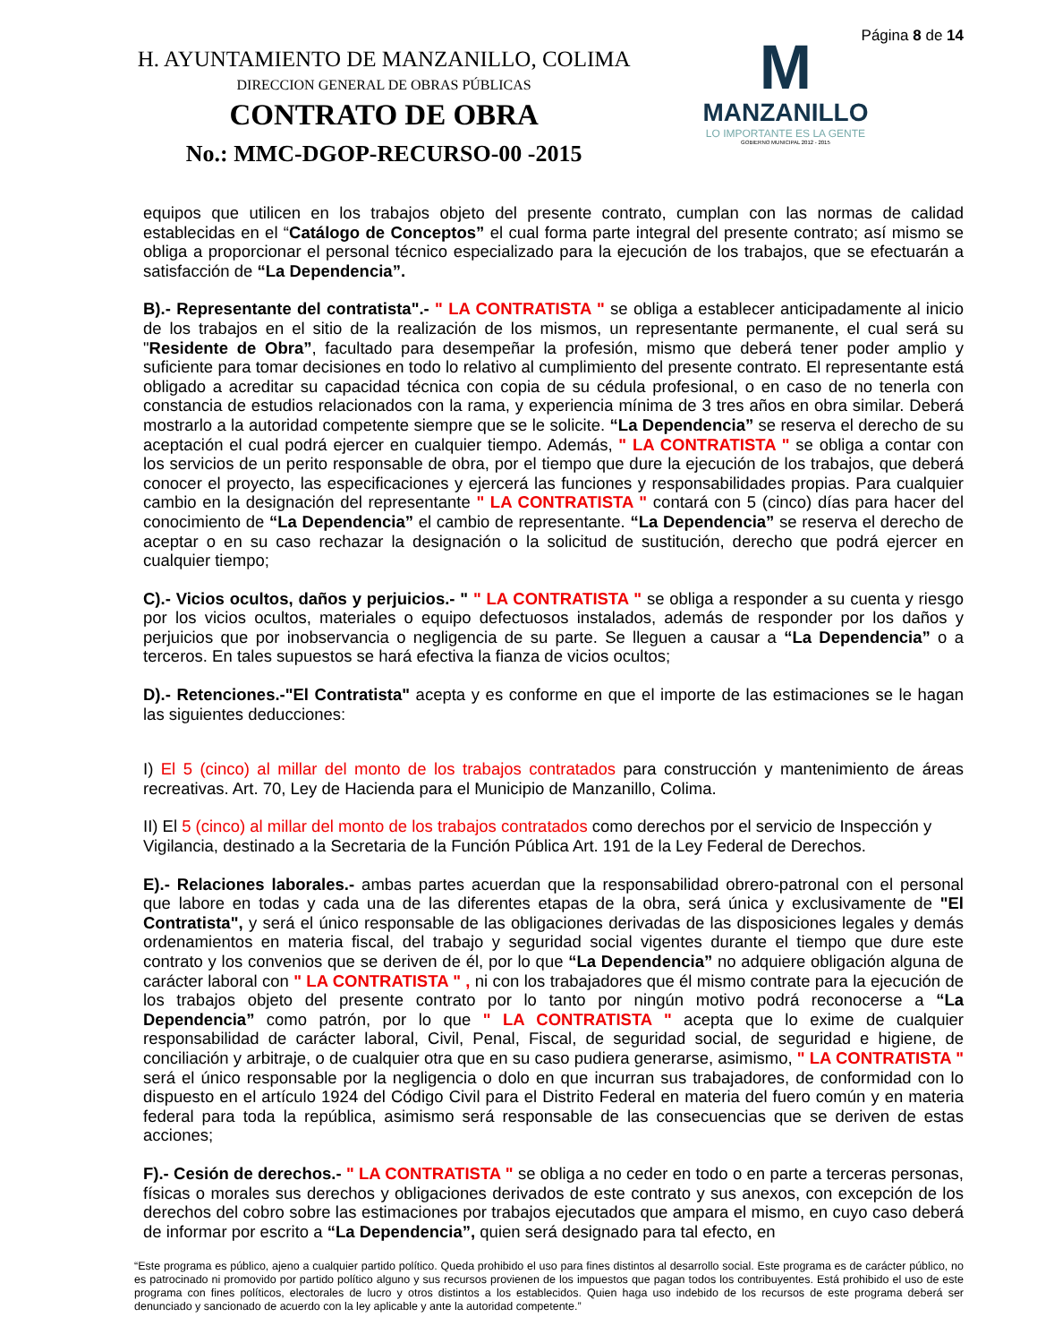H. AYUNTAMIENTO DE MANZANILLO, COLIMA
DIRECCION GENERAL DE OBRAS PÚBLICAS
CONTRATO DE OBRA
No.: MMC-DGOP-RECURSO-00 -2015
M
MANZANILLO
LO IMPORTANTE ES LA GENTE
GOBIERNO MUNICIPAL 2012 - 2015
Página 8 de 14
equipos que utilicen en los trabajos objeto del presente contrato, cumplan con las normas de calidad establecidas en el “Catálogo de Conceptos” el cual forma parte integral del presente contrato; así mismo se obliga a proporcionar el personal técnico especializado para la ejecución de los trabajos, que se efectuarán a satisfacción de “La Dependencia”.
B).- Representante del contratista".- " LA CONTRATISTA " se obliga a establecer anticipadamente al inicio de los trabajos en el sitio de la realización de los mismos, un representante permanente, el cual será su "Residente de Obra”, facultado para desempeñar la profesión, mismo que deberá tener poder amplio y suficiente para tomar decisiones en todo lo relativo al cumplimiento del presente contrato. El representante está obligado a acreditar su capacidad técnica con copia de su cédula profesional, o en caso de no tenerla con constancia de estudios relacionados con la rama, y experiencia mínima de 3 tres años en obra similar. Deberá mostrarlo a la autoridad competente siempre que se le solicite. “La Dependencia” se reserva el derecho de su aceptación el cual podrá ejercer en cualquier tiempo. Además, " LA CONTRATISTA " se obliga a contar con los servicios de un perito responsable de obra, por el tiempo que dure la ejecución de los trabajos, que deberá conocer el proyecto, las especificaciones y ejercerá las funciones y responsabilidades propias. Para cualquier cambio en la designación del representante " LA CONTRATISTA " contará con 5 (cinco) días para hacer del conocimiento de “La Dependencia” el cambio de representante. “La Dependencia” se reserva el derecho de aceptar o en su caso rechazar la designación o la solicitud de sustitución, derecho que podrá ejercer en cualquier tiempo;
C).- Vicios ocultos, daños y perjuicios.- " " LA CONTRATISTA " se obliga a responder a su cuenta y riesgo por los vicios ocultos, materiales o equipo defectuosos instalados, además de responder por los daños y perjuicios que por inobservancia o negligencia de su parte. Se lleguen a causar a “La Dependencia” o a terceros. En tales supuestos se hará efectiva la fianza de vicios ocultos;
D).- Retenciones.-"El Contratista" acepta y es conforme en que el importe de las estimaciones se le hagan las siguientes deducciones:
I) El 5 (cinco) al millar del monto de los trabajos contratados para construcción y mantenimiento de áreas recreativas. Art. 70, Ley de Hacienda para el Municipio de Manzanillo, Colima.
II) El 5 (cinco) al millar del monto de los trabajos contratados como derechos por el servicio de Inspección y Vigilancia, destinado a la Secretaria de la Función Pública Art. 191 de la Ley Federal de Derechos.
E).- Relaciones laborales.- ambas partes acuerdan que la responsabilidad obrero-patronal con el personal que labore en todas y cada una de las diferentes etapas de la obra, será única y exclusivamente de "El Contratista", y será el único responsable de las obligaciones derivadas de las disposiciones legales y demás ordenamientos en materia fiscal, del trabajo y seguridad social vigentes durante el tiempo que dure este contrato y los convenios que se deriven de él, por lo que “La Dependencia” no adquiere obligación alguna de carácter laboral con " LA CONTRATISTA " , ni con los trabajadores que él mismo contrate para la ejecución de los trabajos objeto del presente contrato por lo tanto por ningún motivo podrá reconocerse a “La Dependencia” como patrón, por lo que " LA CONTRATISTA " acepta que lo exime de cualquier responsabilidad de carácter laboral, Civil, Penal, Fiscal, de seguridad social, de seguridad e higiene, de conciliación y arbitraje, o de cualquier otra que en su caso pudiera generarse, asimismo, " LA CONTRATISTA " será el único responsable por la negligencia o dolo en que incurran sus trabajadores, de conformidad con lo dispuesto en el artículo 1924 del Código Civil para el Distrito Federal en materia del fuero común y en materia federal para toda la república, asimismo será responsable de las consecuencias que se deriven de estas acciones;
F).- Cesión de derechos.- " LA CONTRATISTA " se obliga a no ceder en todo o en parte a terceras personas, físicas o morales sus derechos y obligaciones derivados de este contrato y sus anexos, con excepción de los derechos del cobro sobre las estimaciones por trabajos ejecutados que ampara el mismo, en cuyo caso deberá de informar por escrito a “La Dependencia”, quien será designado para tal efecto, en
“Este programa es público, ajeno a cualquier partido político. Queda prohibido el uso para fines distintos al desarrollo social. Este programa es de carácter público, no es patrocinado ni promovido por partido político alguno y sus recursos provienen de los impuestos que pagan todos los contribuyentes. Está prohibido el uso de este programa con fines políticos, electorales de lucro y otros distintos a los establecidos. Quien haga uso indebido de los recursos de este programa deberá ser denunciado y sancionado de acuerdo con la ley aplicable y ante la autoridad competente.”